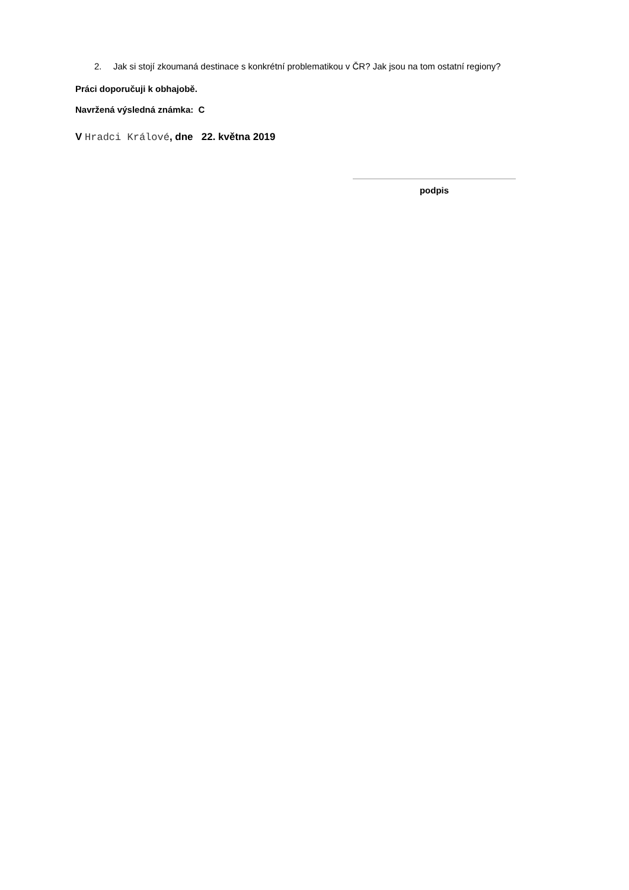2. Jak si stojí zkoumaná destinace s konkrétní problematikou v ČR? Jak jsou na tom ostatní regiony?
Práci doporučuji k obhajobě.
Navržená výsledná známka: C
V Hradci Králové, dne 22. května 2019
podpis